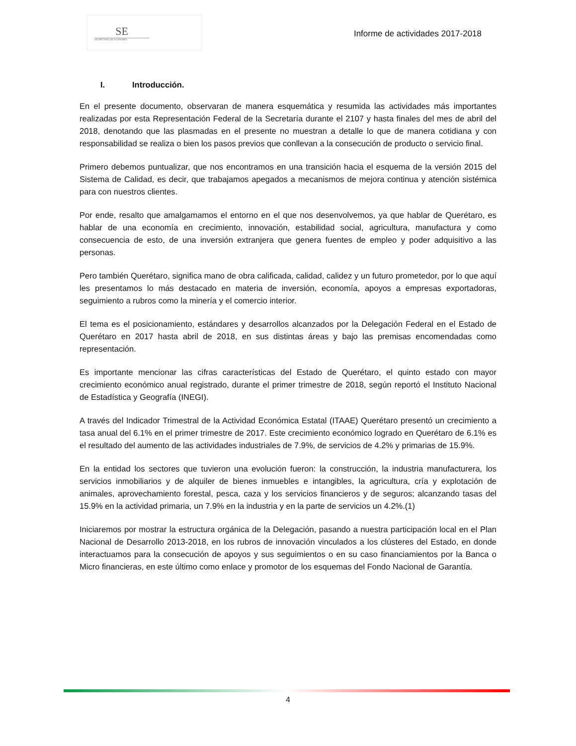SE
SECRETARÍA DE ECONOMÍA
Informe de actividades 2017-2018
I. Introducción.
En el presente documento, observaran de manera esquemática y resumida las actividades más importantes realizadas por esta Representación Federal de la Secretaría durante el 2107 y hasta finales del mes de abril del 2018, denotando que las plasmadas en el presente no muestran a detalle lo que de manera cotidiana y con responsabilidad se realiza o bien los pasos previos que conllevan a la consecución de producto o servicio final.
Primero debemos puntualizar, que nos encontramos en una transición hacia el esquema de la versión 2015 del Sistema de Calidad, es decir, que trabajamos apegados a mecanismos de mejora continua y atención sistémica para con nuestros clientes.
Por ende, resalto que amalgamamos el entorno en el que nos desenvolvemos, ya que hablar de Querétaro, es hablar de una economía en crecimiento, innovación, estabilidad social, agricultura, manufactura y como consecuencia de esto, de una inversión extranjera que genera fuentes de empleo y poder adquisitivo a las personas.
Pero también Querétaro, significa mano de obra calificada, calidad, calidez y un futuro prometedor, por lo que aquí les presentamos lo más destacado en materia de inversión, economía, apoyos a empresas exportadoras, seguimiento a rubros como la minería y el comercio interior.
El tema es el posicionamiento, estándares y desarrollos alcanzados por la Delegación Federal en el Estado de Querétaro en 2017 hasta abril de 2018, en sus distintas áreas y bajo las premisas encomendadas como representación.
Es importante mencionar las cifras características del Estado de Querétaro, el quinto estado con mayor crecimiento económico anual registrado, durante el primer trimestre de 2018, según reportó el Instituto Nacional de Estadística y Geografía (INEGI).
A través del Indicador Trimestral de la Actividad Económica Estatal (ITAAE) Querétaro presentó un crecimiento a tasa anual del 6.1% en el primer trimestre de 2017. Este crecimiento económico logrado en Querétaro de 6.1% es el resultado del aumento de las actividades industriales de 7.9%, de servicios de 4.2% y primarias de 15.9%.
En la entidad los sectores que tuvieron una evolución fueron: la construcción, la industria manufacturera, los servicios inmobiliarios y de alquiler de bienes inmuebles e intangibles, la agricultura, cría y explotación de animales, aprovechamiento forestal, pesca, caza y los servicios financieros y de seguros; alcanzando tasas del 15.9% en la actividad primaria, un 7.9% en la industria y en la parte de servicios un 4.2%.(1)
Iniciaremos por mostrar la estructura orgánica de la Delegación, pasando a nuestra participación local en el Plan Nacional de Desarrollo 2013-2018, en los rubros de innovación vinculados a los clústeres del Estado, en donde interactuamos para la consecución de apoyos y sus seguimientos o en su caso financiamientos por la Banca o Micro financieras, en este último como enlace y promotor de los esquemas del Fondo Nacional de Garantía.
4